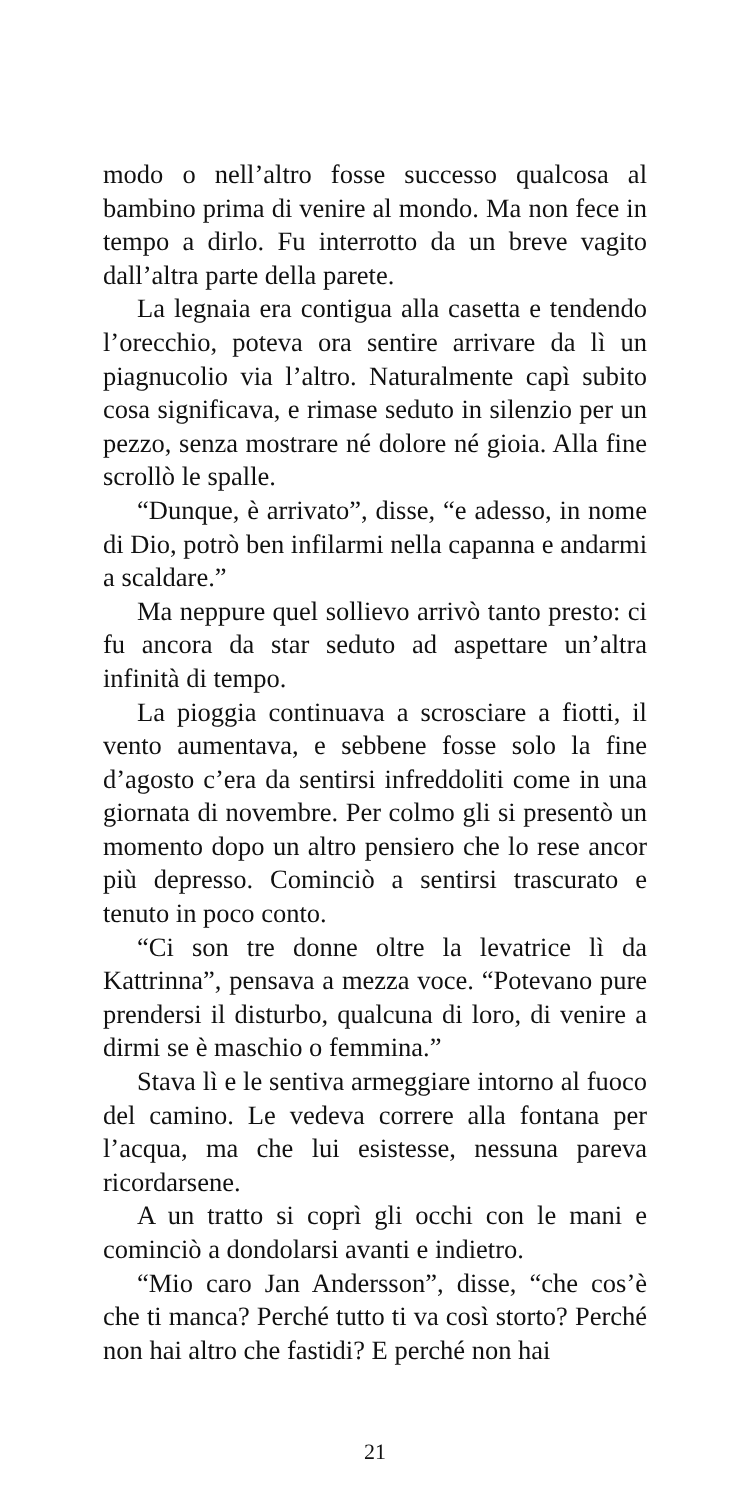modo o nell’altro fosse successo qualcosa al bambino prima di venire al mondo. Ma non fece in tempo a dirlo. Fu interrotto da un breve vagito dall’altra parte della parete.
La legnaia era contigua alla casetta e tendendo l’orecchio, poteva ora sentire arrivare da lì un piagnucolio via l’altro. Naturalmente capì subito cosa significava, e rimase seduto in silenzio per un pezzo, senza mostrare né dolore né gioia. Alla fine scrollò le spalle.
“Dunque, è arrivato”, disse, “e adesso, in nome di Dio, potrò ben infilarmi nella capanna e andarmi a scaldare.”
Ma neppure quel sollievo arrivò tanto presto: ci fu ancora da star seduto ad aspettare un’altra infinità di tempo.
La pioggia continuava a scrosciare a fiotti, il vento aumentava, e sebbene fosse solo la fine d’agosto c’era da sentirsi infreddoliti come in una giornata di novembre. Per colmo gli si presentò un momento dopo un altro pensiero che lo rese ancor più depresso. Cominciò a sentirsi trascurato e tenuto in poco conto.
“Ci son tre donne oltre la levatrice lì da Kattrinna”, pensava a mezza voce. “Potevano pure prendersi il disturbo, qualcuna di loro, di venire a dirmi se è maschio o femmina.”
Stava lì e le sentiva armeggiare intorno al fuoco del camino. Le vedeva correre alla fontana per l’acqua, ma che lui esistesse, nessuna pareva ricordarsene.
A un tratto si coprì gli occhi con le mani e cominciò a dondolarsi avanti e indietro.
“Mio caro Jan Andersson”, disse, “che cos’è che ti manca? Perché tutto ti va così storto? Perché non hai altro che fastidi? E perché non hai
21